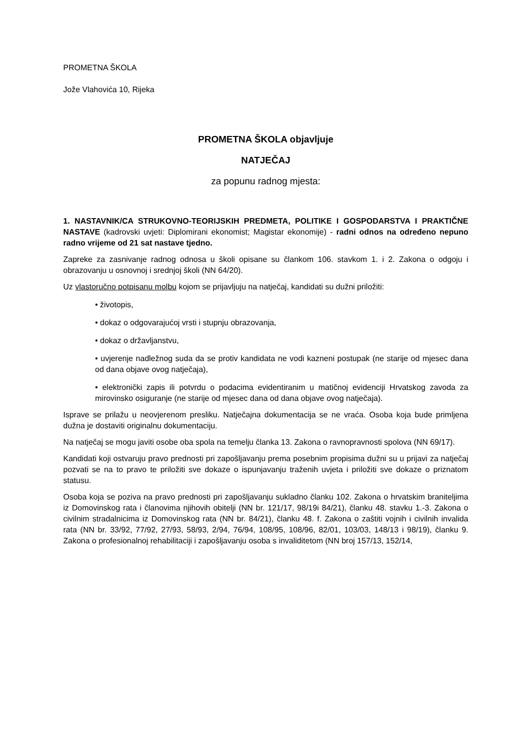PROMETNA ŠKOLA
Jože Vlahovića 10, Rijeka
PROMETNA ŠKOLA objavljuje
NATJEČAJ
za popunu radnog mjesta:
1. NASTAVNIK/CA STRUKOVNO-TEORIJSKIH PREDMETA, POLITIKE I GOSPODARSTVA I PRAKTIČNE NASTAVE (kadrovski uvjeti: Diplomirani ekonomist; Magistar ekonomije) - radni odnos na određeno nepuno radno vrijeme od 21 sat nastave tjedno.
Zapreke za zasnivanje radnog odnosa u školi opisane su člankom 106. stavkom 1. i 2. Zakona o odgoju i obrazovanju u osnovnoj i srednjoj školi (NN 64/20).
Uz vlastoručno potpisanu molbu kojom se prijavljuju na natječaj, kandidati su dužni priložiti:
• životopis,
• dokaz o odgovarajućoj vrsti i stupnju obrazovanja,
• dokaz o državljanstvu,
• uvjerenje nadležnog suda da se protiv kandidata ne vodi kazneni postupak (ne starije od mjesec dana od dana objave ovog natječaja),
• elektronički zapis ili potvrdu o podacima evidentiranim u matičnoj evidenciji Hrvatskog zavoda za mirovinsko osiguranje (ne starije od mjesec dana od dana objave ovog natječaja).
Isprave se prilažu u neovjerenom presliku. Natječajna dokumentacija se ne vraća. Osoba koja bude primljena dužna je dostaviti originalnu dokumentaciju.
Na natječaj se mogu javiti osobe oba spola na temelju članka 13. Zakona o ravnopravnosti spolova (NN 69/17).
Kandidati koji ostvaruju pravo prednosti pri zapošljavanju prema posebnim propisima dužni su u prijavi za natječaj pozvati se na to pravo te priložiti sve dokaze o ispunjavanju traženih uvjeta i priložiti sve dokaze o priznatom statusu.
Osoba koja se poziva na pravo prednosti pri zapošljavanju sukladno članku 102. Zakona o hrvatskim braniteljima iz Domovinskog rata i članovima njihovih obitelji (NN br. 121/17, 98/19i 84/21), članku 48. stavku 1.-3. Zakona o civilnim stradalnicima iz Domovinskog rata (NN br. 84/21), članku 48. f. Zakona o zaštiti vojnih i civilnih invalida rata (NN br. 33/92, 77/92, 27/93, 58/93, 2/94, 76/94, 108/95, 108/96, 82/01, 103/03, 148/13 i 98/19), članku 9. Zakona o profesionalnoj rehabilitaciji i zapošljavanju osoba s invaliditetom (NN broj 157/13, 152/14,